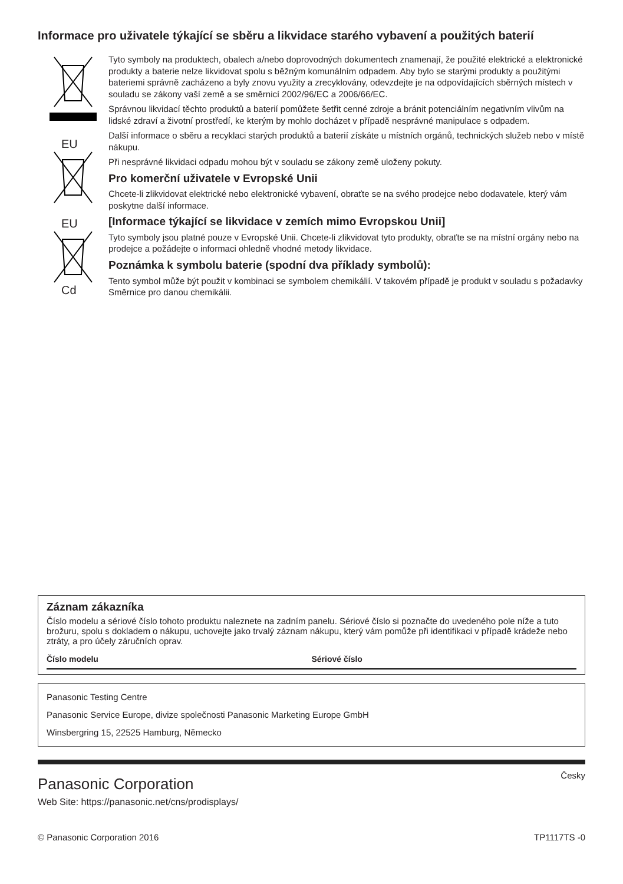Informace pro uživatele týkající se sběru a likvidace starého vybavení a použitých baterií
EU
EU
Cd
Tyto symboly na produktech, obalech a/nebo doprovodných dokumentech znamenají, že použité elektrické a elektronické produkty a baterie nelze likvidovat spolu s běžným komunálním odpadem. Aby bylo se starými produkty a použitými bateriemi správně zacházeno a byly znovu využity a zrecyklovány, odevzdejte je na odpovídajících sběrných místech v souladu se zákony vaší země a se směrnicí 2002/96/EC a 2006/66/EC.
Správnou likvidací těchto produktů a baterií pomůžete šetřit cenné zdroje a bránit potenciálním negativním vlivům na lidské zdraví a životní prostředí, ke kterým by mohlo docházet v případě nesprávné manipulace s odpadem.
Další informace o sběru a recyklaci starých produktů a baterií získáte u místních orgánů, technických služeb nebo v místě nákupu.
Při nesprávné likvidaci odpadu mohou být v souladu se zákony země uloženy pokuty.
Pro komerční uživatele v Evropské Unii
Chcete-li zlikvidovat elektrické nebo elektronické vybavení, obraťte se na svého prodejce nebo dodavatele, který vám poskytne další informace.
[Informace týkající se likvidace v zemích mimo Evropskou Unii]
Tyto symboly jsou platné pouze v Evropské Unii. Chcete-li zlikvidovat tyto produkty, obraťte se na místní orgány nebo na prodejce a požádejte o informaci ohledně vhodné metody likvidace.
Poznámka k symbolu baterie (spodní dva příklady symbolů):
Tento symbol může být použit v kombinaci se symbolem chemikálií. V takovém případě je produkt v souladu s požadavky Směrnice pro danou chemikálii.
Záznam zákazníka
Číslo modelu a sériové číslo tohoto produktu naleznete na zadním panelu. Sériové číslo si poznačte do uvedeného pole níže a tuto brožuru, spolu s dokladem o nákupu, uchovejte jako trvalý záznam nákupu, který vám pomůže při identifikaci v případě krádeže nebo ztráty, a pro účely záručních oprav.
Číslo modelu Sériové číslo
Panasonic Testing Centre
Panasonic Service Europe, divize společnosti Panasonic Marketing Europe GmbH
Winsbergring 15, 22525 Hamburg, Německo
Panasonic Corporation
Česky
Web Site: https://panasonic.net/cns/prodisplays/
© Panasonic Corporation 2016 TP1117TS -0